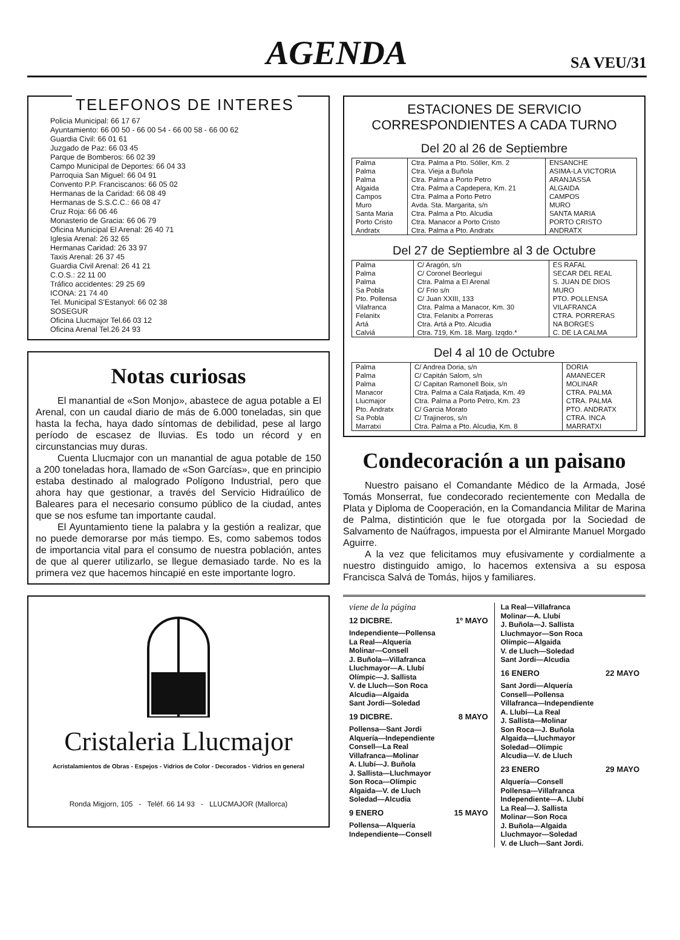AGENDA
SA VEU/31
TELEFONOS DE INTERES
Policia Municipal: 66 17 67
Ayuntamiento: 66 00 50 - 66 00 54 - 66 00 58 - 66 00 62
Guardia Civil: 66 01 61
Juzgado de Paz: 66 03 45
Parque de Bomberos: 66 02 39
Campo Municipal de Deportes: 66 04 33
Parroquia San Miguel: 66 04 91
Convento P.P. Franciscanos: 66 05 02
Hermanas de la Caridad: 66 08 49
Hermanas de S.S.C.C.: 66 08 47
Cruz Roja: 66 06 46
Monasterio de Gracia: 66 06 79
Oficina Municipal El Arenal: 26 40 71
Iglesia Arenal: 26 32 65
Hermanas Caridad: 26 33 97
Taxis Arenal: 26 37 45
Guardia Civil Arenal: 26 41 21
C.O.S.: 22 11 00
Tráfico accidentes: 29 25 69
ICONA: 21 74 40
Tel. Municipal S'Estanyol: 66 02 38
SOSEGUR
Oficina Llucmajor Tel.66 03 12
Oficina Arenal Tel.26 24 93
Notas curiosas
El manantial de «Son Monjo», abastece de agua potable a El Arenal, con un caudal diario de más de 6.000 toneladas, sin que hasta la fecha, haya dado síntomas de debilidad, pese al largo período de escasez de lluvias. Es todo un récord y en circunstancias muy duras.
Cuenta Llucmajor con un manantial de agua potable de 150 a 200 toneladas hora, llamado de «Son Garcías», que en principio estaba destinado al malogrado Polígono Industrial, pero que ahora hay que gestionar, a través del Servicio Hidraúlico de Baleares para el necesario consumo público de la ciudad, antes que se nos esfume tan importante caudal.
El Ayuntamiento tiene la palabra y la gestión a realizar, que no puede demorarse por más tiempo. Es, como sabemos todos de importancia vital para el consumo de nuestra población, antes de que al querer utilizarlo, se llegue demasiado tarde. No es la primera vez que hacemos hincapié en este importante logro.
Cristaleria Llucmajor
Acristalamientos de Obras - Espejos - Vidrios de Color - Decorados - Vidrios en general
Ronda Migjorn, 105 - Teléf. 66 14 93 - LLUCMAJOR (Mallorca)
ESTACIONES DE SERVICIO
CORRESPONDIENTES A CADA TURNO
Del 20 al 26 de Septiembre
| Palma Palma Palma Algaida Campos Muro Santa Maria Porto Cristo Andratx | Ctra. Palma a Pto. Sóller, Km. 2 Ctra. Vieja a Buñola Ctra. Palma a Porto Petro Ctra. Palma a Capdepera, Km. 21 Ctra. Palma a Porto Petro Avda. Sta. Margarita, s/n Ctra. Palma a Pto. Alcudia Ctra. Manacor a Porto Cristo Ctra. Palma a Pto. Andratx | ENSANCHE ASIMA-LA VICTORIA ARANJASSA ALGAIDA CAMPOS MURO SANTA MARIA PORTO CRISTO ANDRATX |
Del 27 de Septiembre al 3 de Octubre
| Palma Palma Palma Sa Pobla Pto. Pollensa Vilafranca Felanitx Artá Calviá | C/ Aragón, s/n C/ Coronel Beorlegui Ctra. Palma a El Arenal C/ Frio s/n C/ Juan XXIII, 133 Ctra. Palma a Manacor, Km. 30 Ctra. Felanitx a Porreras Ctra. Artá a Pto. Alcudia Ctra. 719, Km. 18. Marg. Izqdo.* | ES RAFAL SECAR DEL REAL S. JUAN DE DIOS MURO PTO. POLLENSA VILAFRANCA CTRA. PORRERAS NA BORGES C. DE LA CALMA |
Del 4 al 10 de Octubre
| Palma Palma Palma Manacor Llucmajor Pto. Andratx Sa Pobla Marratxi | C/ Andrea Doria, s/n C/ Capitán Salom, s/n C/ Capitan Ramonell Boix, s/n Ctra. Palma a Cala Ratjada, Km. 49 Ctra. Palma a Porto Petro, Km. 23 C/ Garcia Morato C/ Trajineros, s/n Ctra. Palma a Pto. Alcudia, Km. 8 | DORIA AMANECER MOLINAR CTRA. PALMA CTRA. PALMA PTO. ANDRATX CTRA. INCA MARRATXI |
Condecoración a un paisano
Nuestro paisano el Comandante Médico de la Armada, José Tomás Monserrat, fue condecorado recientemente con Medalla de Plata y Diploma de Cooperación, en la Comandancia Militar de Marina de Palma, distintición que le fue otorgada por la Sociedad de Salvamento de Naúfragos, impuesta por el Almirante Manuel Morgado Aguirre.
A la vez que felicitamos muy efusivamente y cordialmente a nuestro distinguido amigo, lo hacemos extensiva a su esposa Francisca Salvá de Tomás, hijos y familiares.
viene de la página
12 DICBRE. 1º MAYO
Independiente—Pollensa
La Real—Alquería
Molinar—Consell
J. Buñola—Villafranca
Lluchmayor—A. Llubí
Olímpic—J. Sallista
V. de Lluch—Son Roca
Alcudia—Algaida
Sant Jordi—Soledad
19 DICBRE. 8 MAYO
Pollensa—Sant Jordi
Alquería—Independiente
Consell—La Real
Villafranca—Molinar
A. Llubí—J. Buñola
J. Sallista—Lluchmayor
Son Roca—Olímpic
Algaida—V. de Lluch
Soledad—Alcudia
9 ENERO 15 MAYO
Pollensa—Alquería
Independiente—Consell
La Real—Villafranca
Molinar—A. Llubí
J. Buñola—J. Sallista
Lluchmayor—Son Roca
Olímpic—Algaida
V. de Lluch—Soledad
Sant Jordi—Alcudia
16 ENERO 22 MAYO
Sant Jordi—Alquería
Consell—Pollensa
Villafranca—Independiente
A. Llubí—La Real
J. Sallista—Molinar
Son Roca—J. Buñola
Algaida—Lluchmayor
Soledad—Olímpic
Alcudia—V. de Lluch
23 ENERO 29 MAYO
Alquería—Consell
Pollensa—Villafranca
Independiente—A. Llubí
La Real—J. Sallista
Molinar—Son Roca
J. Buñola—Algaida
Lluchmayor—Soledad
V. de Lluch—Sant Jordi.